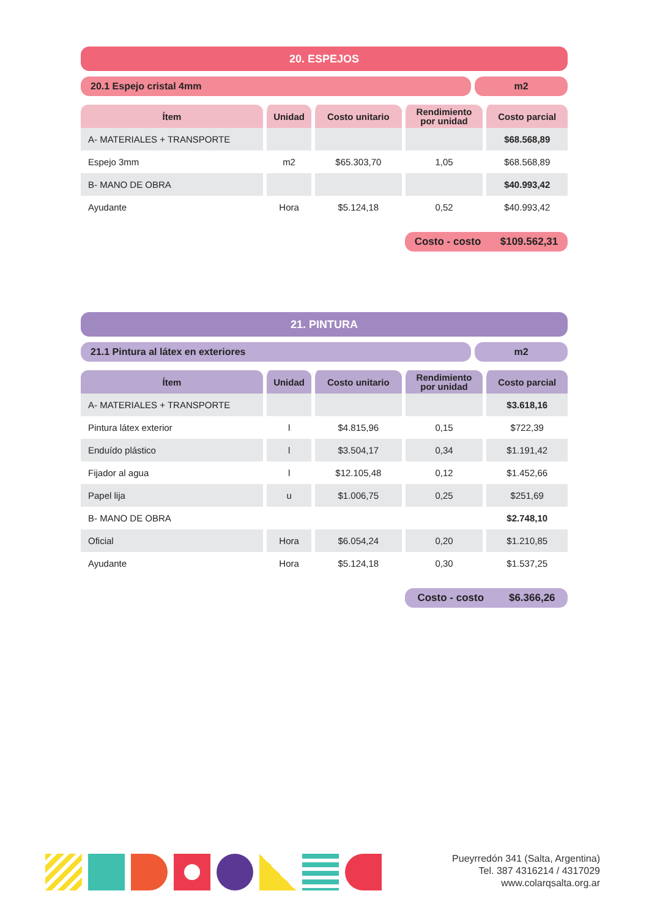20. ESPEJOS
20.1 Espejo cristal 4mm m2
| Ítem | Unidad | Costo unitario | Rendimiento por unidad | Costo parcial |
| --- | --- | --- | --- | --- |
| A- MATERIALES + TRANSPORTE | | | | $68.568,89 |
| Espejo 3mm | m2 | $65.303,70 | 1,05 | $68.568,89 |
| B- MANO DE OBRA | | | | $40.993,42 |
| Ayudante | Hora | $5.124,18 | 0,52 | $40.993,42 |
Costo - costo $109.562,31
21. PINTURA
21.1 Pintura al látex en exteriores
m2
| Ítem | Unidad | Costo unitario | Rendimiento por unidad | Costo parcial |
| --- | --- | --- | --- | --- |
| A- MATERIALES + TRANSPORTE | | | | $3.618,16 |
| Pintura látex exterior | l | $4.815,96 | 0,15 | $722,39 |
| Enduído plástico | l | $3.504,17 | 0,34 | $1.191,42 |
| Fijador al agua | l | $12.105,48 | 0,12 | $1.452,66 |
| Papel lija | u | $1.006,75 | 0,25 | $251,69 |
| B- MANO DE OBRA | | | | $2.748,10 |
| Oficial | Hora | $6.054,24 | 0,20 | $1.210,85 |
| Ayudante | Hora | $5.124,18 | 0,30 | $1.537,25 |
Costo - costo $6.366,26
Pueyrredón 341 (Salta, Argentina)
Tel. 387 4316214 / 4317029
www.colarqsalta.org.ar